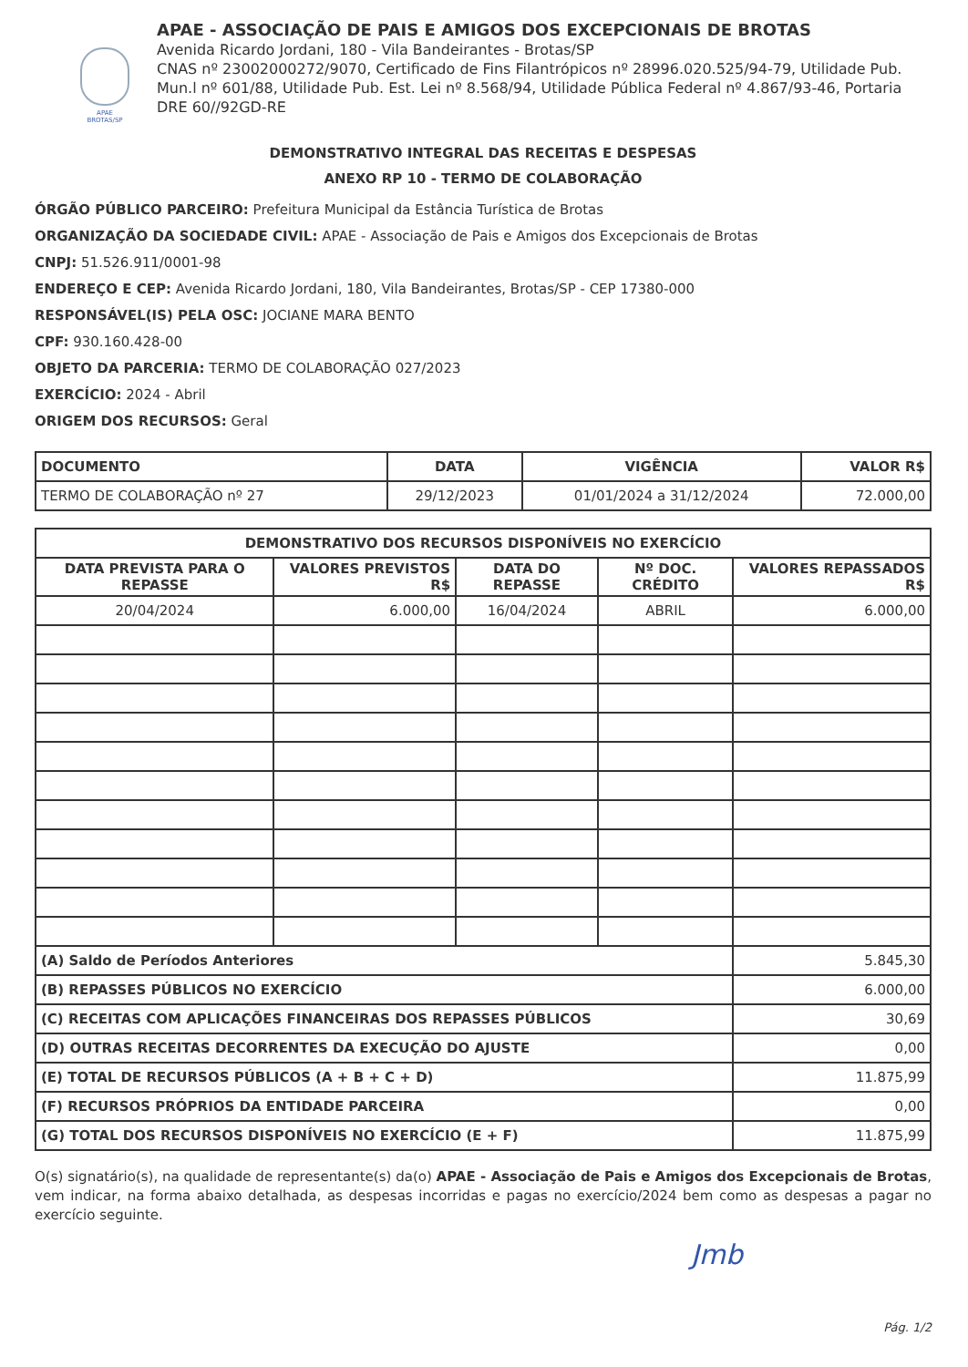APAE BROTAS/SP
APAE - ASSOCIAÇÃO DE PAIS E AMIGOS DOS EXCEPCIONAIS DE BROTAS
Avenida Ricardo Jordani, 180 - Vila Bandeirantes - Brotas/SP
CNAS nº 23002000272/9070, Certificado de Fins Filantrópicos nº 28996.020.525/94-79, Utilidade Pub. Mun.l nº 601/88, Utilidade Pub. Est. Lei nº 8.568/94, Utilidade Pública Federal nº 4.867/93-46, Portaria DRE 60//92GD-RE
DEMONSTRATIVO INTEGRAL DAS RECEITAS E DESPESAS
ANEXO RP 10 - TERMO DE COLABORAÇÃO
ÓRGÃO PÚBLICO PARCEIRO: Prefeitura Municipal da Estância Turística de Brotas
ORGANIZAÇÃO DA SOCIEDADE CIVIL: APAE - Associação de Pais e Amigos dos Excepcionais de Brotas
CNPJ: 51.526.911/0001-98
ENDEREÇO E CEP: Avenida Ricardo Jordani, 180, Vila Bandeirantes, Brotas/SP - CEP 17380-000
RESPONSÁVEL(IS) PELA OSC: JOCIANE MARA BENTO
CPF: 930.160.428-00
OBJETO DA PARCERIA: TERMO DE COLABORAÇÃO 027/2023
EXERCÍCIO: 2024 - Abril
ORIGEM DOS RECURSOS: Geral
| DOCUMENTO | DATA | VIGÊNCIA | VALOR R$ |
| --- | --- | --- | --- |
| TERMO DE COLABORAÇÃO nº 27 | 29/12/2023 | 01/01/2024 a 31/12/2024 | 72.000,00 |
| DEMONSTRATIVO DOS RECURSOS DISPONÍVEIS NO EXERCÍCIO | | | | |
| --- | --- | --- | --- | --- |
| DATA PREVISTA PARA O REPASSE | VALORES PREVISTOS R$ | DATA DO REPASSE | Nº DOC. CRÉDITO | VALORES REPASSADOS R$ |
| 20/04/2024 | 6.000,00 | 16/04/2024 | ABRIL | 6.000,00 |
| (A) Saldo de Períodos Anteriores | | | | 5.845,30 |
| (B) REPASSES PÚBLICOS NO EXERCÍCIO | | | | 6.000,00 |
| (C) RECEITAS COM APLICAÇÕES FINANCEIRAS DOS REPASSES PÚBLICOS | | | | 30,69 |
| (D) OUTRAS RECEITAS DECORRENTES DA EXECUÇÃO DO AJUSTE | | | | 0,00 |
| (E) TOTAL DE RECURSOS PÚBLICOS (A + B + C + D) | | | | 11.875,99 |
| (F) RECURSOS PRÓPRIOS DA ENTIDADE PARCEIRA | | | | 0,00 |
| (G) TOTAL DOS RECURSOS DISPONÍVEIS NO EXERCÍCIO (E + F) | | | | 11.875,99 |
O(s) signatário(s), na qualidade de representante(s) da(o) APAE - Associação de Pais e Amigos dos Excepcionais de Brotas, vem indicar, na forma abaixo detalhada, as despesas incorridas e pagas no exercício/2024 bem como as despesas a pagar no exercício seguinte.
Jmb
Pág. 1/2